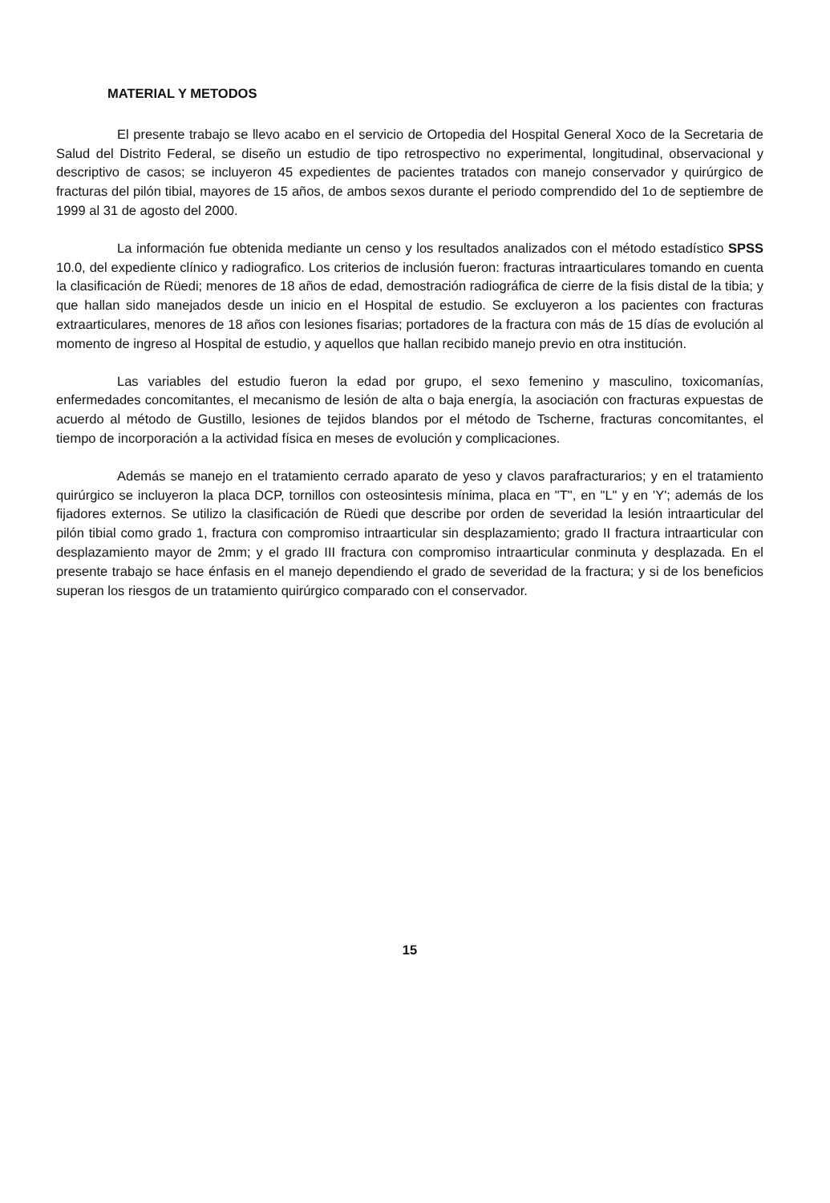MATERIAL Y METODOS
El presente trabajo se llevo acabo en el servicio de Ortopedia del Hospital General Xoco de la Secretaria de Salud del Distrito Federal, se diseño un estudio de tipo retrospectivo no experimental, longitudinal, observacional y descriptivo de casos; se incluyeron 45 expedientes de pacientes tratados con manejo conservador y quirúrgico de fracturas del pilón tibial, mayores de 15 años, de ambos sexos durante el periodo comprendido del 1o de septiembre de 1999 al 31 de agosto del 2000.
La información fue obtenida mediante un censo y los resultados analizados con el método estadístico SPSS 10.0, del expediente clínico y radiografico. Los criterios de inclusión fueron: fracturas intraarticulares tomando en cuenta la clasificación de Rüedi; menores de 18 años de edad, demostración radiográfica de cierre de la fisis distal de la tibia; y que hallan sido manejados desde un inicio en el Hospital de estudio. Se excluyeron a los pacientes con fracturas extraarticulares, menores de 18 años con lesiones fisarias; portadores de la fractura con más de 15 días de evolución al momento de ingreso al Hospital de estudio, y aquellos que hallan recibido manejo previo en otra institución.
Las variables del estudio fueron la edad por grupo, el sexo femenino y masculino, toxicomanías, enfermedades concomitantes, el mecanismo de lesión de alta o baja energía, la asociación con fracturas expuestas de acuerdo al método de Gustillo, lesiones de tejidos blandos por el método de Tscherne, fracturas concomitantes, el tiempo de incorporación a la actividad física en meses de evolución y complicaciones.
Además se manejo en el tratamiento cerrado aparato de yeso y clavos parafracturarios; y en el tratamiento quirúrgico se incluyeron la placa DCP, tornillos con osteosintesis mínima, placa en "T", en "L" y en 'Y'; además de los fijadores externos. Se utilizo la clasificación de Rüedi que describe por orden de severidad la lesión intraarticular del pilón tibial como grado 1, fractura con compromiso intraarticular sin desplazamiento; grado II fractura intraarticular con desplazamiento mayor de 2mm; y el grado III fractura con compromiso intraarticular conminuta y desplazada. En el presente trabajo se hace énfasis en el manejo dependiendo el grado de severidad de la fractura; y si de los beneficios superan los riesgos de un tratamiento quirúrgico comparado con el conservador.
15